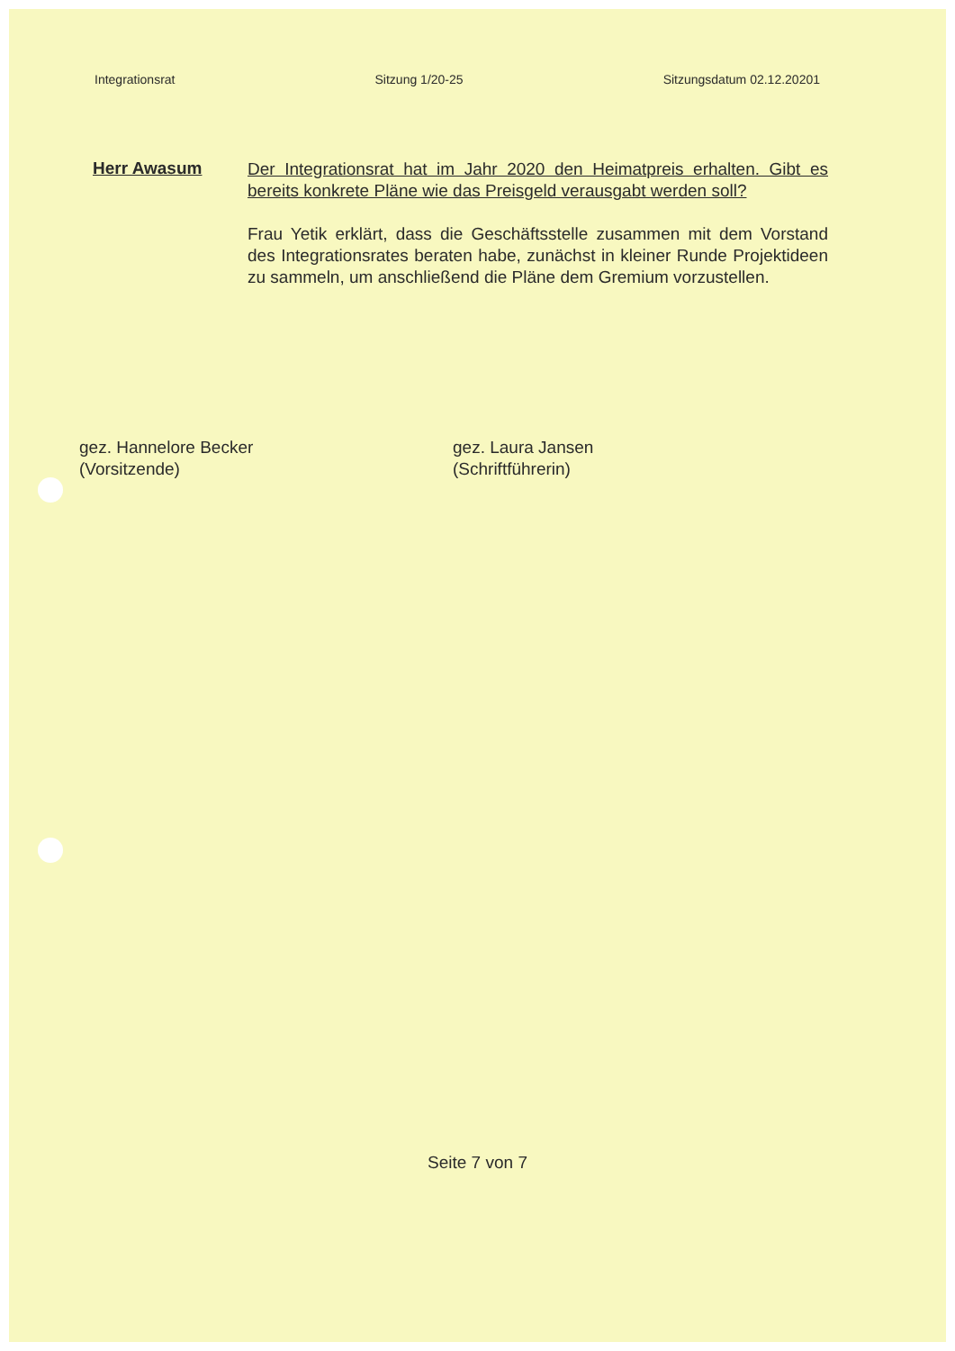Integrationsrat Sitzung 1/20-25 Sitzungsdatum 02.12.20201
Herr Awasum
Der Integrationsrat hat im Jahr 2020 den Heimatpreis erhalten. Gibt es bereits konkrete Pläne wie das Preisgeld verausgabt werden soll?
Frau Yetik erklärt, dass die Geschäftsstelle zusammen mit dem Vorstand des Integrationsrates beraten habe, zunächst in kleiner Runde Projektideen zu sammeln, um anschließend die Pläne dem Gremium vorzustellen.
gez. Hannelore Becker
(Vorsitzende)
gez. Laura Jansen
(Schriftführerin)
Seite 7 von 7